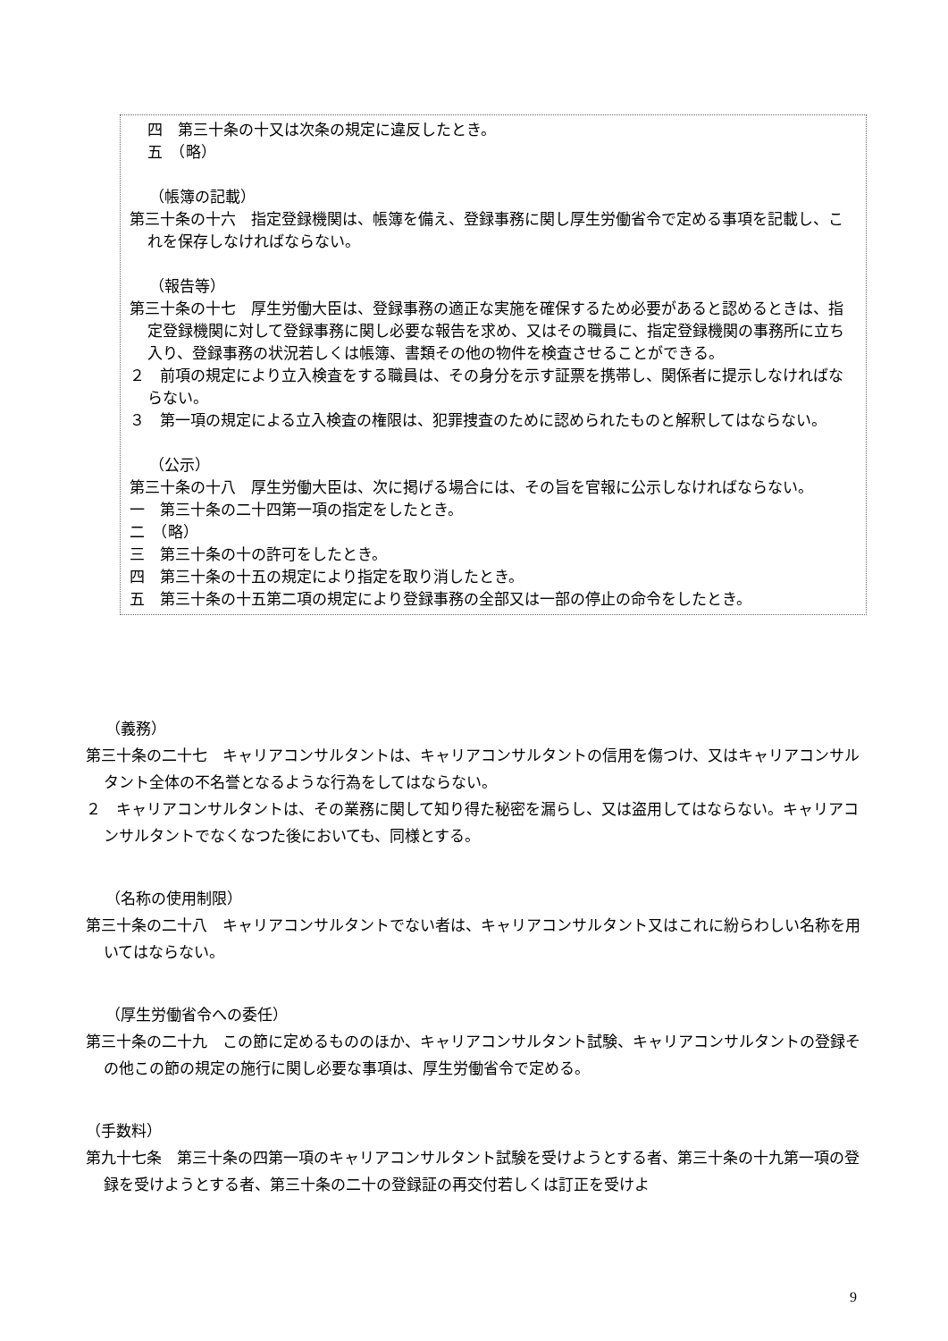四　第三十条の十又は次条の規定に違反したとき。
五　（略）
（帳簿の記載）
第三十条の十六　指定登録機関は、帳簿を備え、登録事務に関し厚生労働省令で定める事項を記載し、これを保存しなければならない。
（報告等）
第三十条の十七　厚生労働大臣は、登録事務の適正な実施を確保するため必要があると認めるときは、指定登録機関に対して登録事務に関し必要な報告を求め、又はその職員に、指定登録機関の事務所に立ち入り、登録事務の状況若しくは帳簿、書類その他の物件を検査させることができる。
２　前項の規定により立入検査をする職員は、その身分を示す証票を携帯し、関係者に提示しなければならない。
３　第一項の規定による立入検査の権限は、犯罪捜査のために認められたものと解釈してはならない。
（公示）
第三十条の十八　厚生労働大臣は、次に掲げる場合には、その旨を官報に公示しなければならない。
一　第三十条の二十四第一項の指定をしたとき。
二　（略）
三　第三十条の十の許可をしたとき。
四　第三十条の十五の規定により指定を取り消したとき。
五　第三十条の十五第二項の規定により登録事務の全部又は一部の停止の命令をしたとき。
（義務）
第三十条の二十七　キャリアコンサルタントは、キャリアコンサルタントの信用を傷つけ、又はキャリアコンサルタント全体の不名誉となるような行為をしてはならない。
２　キャリアコンサルタントは、その業務に関して知り得た秘密を漏らし、又は盗用してはならない。キャリアコンサルタントでなくなつた後においても、同様とする。
（名称の使用制限）
第三十条の二十八　キャリアコンサルタントでない者は、キャリアコンサルタント又はこれに紛らわしい名称を用いてはならない。
（厚生労働省令への委任）
第三十条の二十九　この節に定めるもののほか、キャリアコンサルタント試験、キャリアコンサルタントの登録その他この節の規定の施行に関し必要な事項は、厚生労働省令で定める。
（手数料）
第九十七条　第三十条の四第一項のキャリアコンサルタント試験を受けようとする者、第三十条の十九第一項の登録を受けようとする者、第三十条の二十の登録証の再交付若しくは訂正を受けよ
9